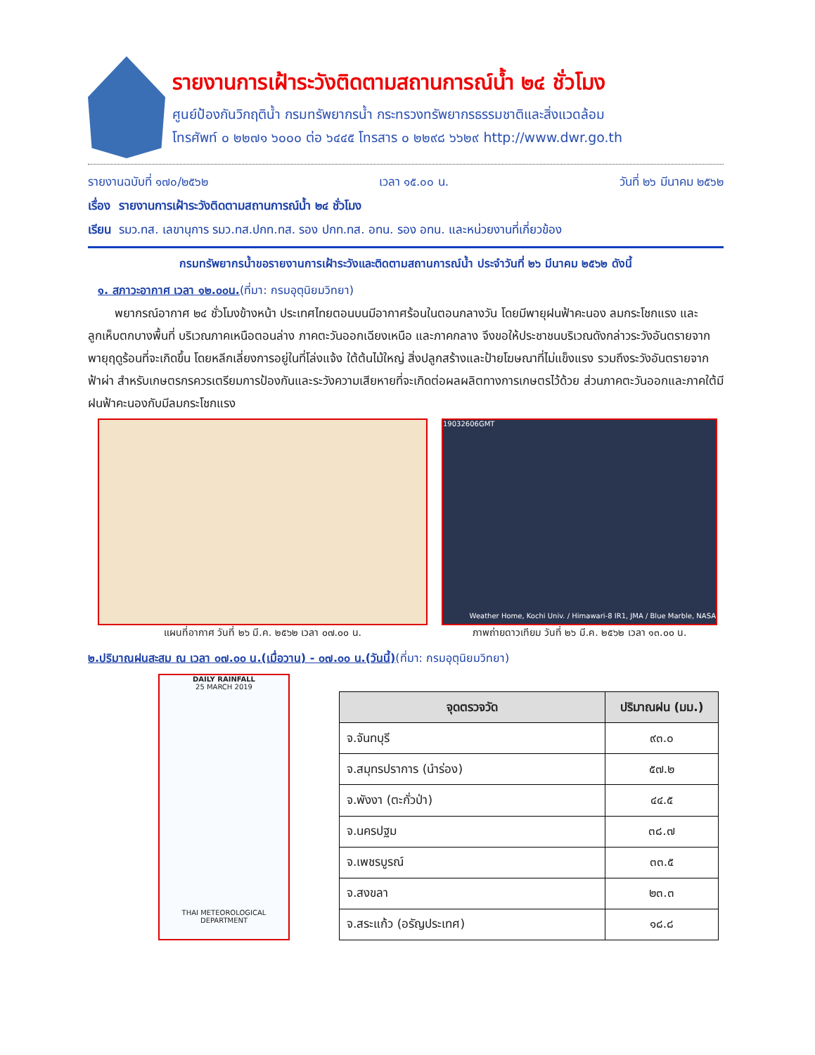รายงานการเฝ้าระวังติดตามสถานการณ์น้ำ ๒๔ ชั่วโมง
ศูนย์ป้องกันวิกฤติน้ำ กรมทรัพยากรน้ำ กระทรวงทรัพยากรธรรมชาติและสิ่งแวดล้อม
โทรศัพท์ ๐ ๒๒๗๑ ๖๐๐๐ ต่อ ๖๔๔๕ โทรสาร ๐ ๒๒๙๘ ๖๖๒๙ http://www.dwr.go.th
รายงานฉบับที่ ๑๗๐/๒๕๖๒ เวลา ๑๕.๐๐ น. วันที่ ๒๖ มีนาคม ๒๕๖๒
เรื่อง รายงานการเฝ้าระวังติดตามสถานการณ์น้ำ ๒๔ ชั่วโมง
เรียน รมว.ทส. เลขานุการ รมว.ทส.ปกท.ทส. รอง ปกท.ทส. อทน. รอง อทน. และหน่วยงานที่เกี่ยวข้อง
กรมทรัพยากรน้ำขอรายงานการเฝ้าระวังและติดตามสถานการณ์น้ำ ประจำวันที่ ๒๖ มีนาคม ๒๕๖๒ ดังนี้
๑. สภาวะอากาศ เวลา ๑๒.๐๐น.(ที่มา: กรมอุตุนิยมวิทยา)
พยากรณ์อากาศ ๒๔ ชั่วโมงข้างหน้า ประเทศไทยตอนบนมีอากาศร้อนในตอนกลางวัน โดยมีพายุฝนฟ้าคะนอง ลมกระโชกแรง และลูกเห็บตกบางพื้นที่ บริเวณภาคเหนือตอนล่าง ภาคตะวันออกเฉียงเหนือ และภาคกลาง จึงขอให้ประชาชนบริเวณดังกล่าวระวังอันตรายจากพายุฤดูร้อนที่จะเกิดขึ้น โดยหลีกเลี่ยงการอยู่ในที่โล่งแจ้ง ใต้ต้นไม้ใหญ่ สิ่งปลูกสร้างและป้ายโฆษณาที่ไม่แข็งแรง รวมถึงระวังอันตรายจากฟ้าผ่า สำหรับเกษตรกรควรเตรียมการป้องกันและระวังความเสียหายที่จะเกิดต่อผลผลิตทางการเกษตรไว้ด้วย ส่วนภาคตะวันออกและภาคใต้มีฝนฟ้าคะนองกับมีลมกระโชกแรง
แผนที่อากาศ วันที่ ๒๖ มี.ค. ๒๕๖๒ เวลา ๐๗.๐๐ น.
19032606GMT
Weather Home, Kochi Univ. / Himawari-8 IR1, JMA / Blue Marble, NASA
ภาพถ่ายดาวเทียม วันที่ ๒๖ มี.ค. ๒๕๖๒ เวลา ๑๓.๐๐ น.
๒.ปริมาณฝนสะสม ณ เวลา ๐๗.๐๐ น.(เมื่อวาน) - ๐๗.๐๐ น.(วันนี้)(ที่มา: กรมอุตุนิยมวิทยา)
DAILY RAINFALL
25 MARCH 2019
THAI METEOROLOGICAL DEPARTMENT
| จุดตรวจวัด | ปริมาณฝน (มม.) |
| --- | --- |
| จ.จันทบุรี | ๙๓.๐ |
| จ.สมุทรปราการ (นำร่อง) | ๕๗.๒ |
| จ.พังงา (ตะกั่วป่า) | ๔๔.๕ |
| จ.นครปฐม | ๓๘.๗ |
| จ.เพชรบูรณ์ | ๓๓.๕ |
| จ.สงขลา | ๒๓.๓ |
| จ.สระแก้ว (อรัญประเทศ) | ๑๘.๘ |